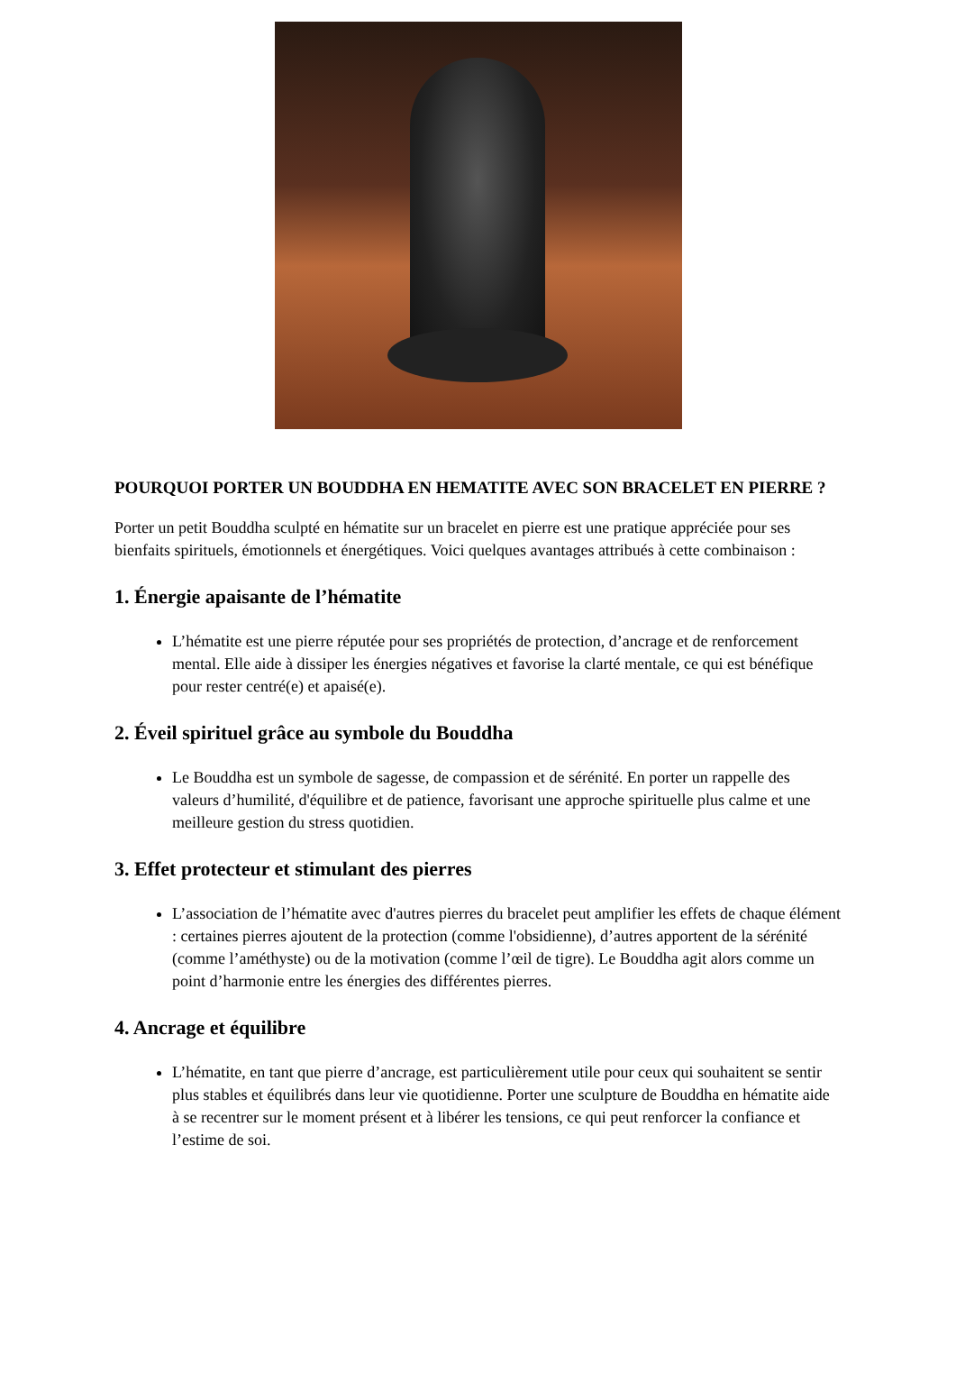POURQUOI PORTER UN BOUDDHA EN HEMATITE AVEC SON BRACELET EN PIERRE ?
Porter un petit Bouddha sculpté en hématite sur un bracelet en pierre est une pratique appréciée pour ses bienfaits spirituels, émotionnels et énergétiques. Voici quelques avantages attribués à cette combinaison :
1. Énergie apaisante de l’hématite
L’hématite est une pierre réputée pour ses propriétés de protection, d’ancrage et de renforcement mental. Elle aide à dissiper les énergies négatives et favorise la clarté mentale, ce qui est bénéfique pour rester centré(e) et apaisé(e).
2. Éveil spirituel grâce au symbole du Bouddha
Le Bouddha est un symbole de sagesse, de compassion et de sérénité. En porter un rappelle des valeurs d’humilité, d'équilibre et de patience, favorisant une approche spirituelle plus calme et une meilleure gestion du stress quotidien.
3. Effet protecteur et stimulant des pierres
L’association de l’hématite avec d'autres pierres du bracelet peut amplifier les effets de chaque élément : certaines pierres ajoutent de la protection (comme l'obsidienne), d’autres apportent de la sérénité (comme l’améthyste) ou de la motivation (comme l’œil de tigre). Le Bouddha agit alors comme un point d’harmonie entre les énergies des différentes pierres.
4. Ancrage et équilibre
L’hématite, en tant que pierre d’ancrage, est particulièrement utile pour ceux qui souhaitent se sentir plus stables et équilibrés dans leur vie quotidienne. Porter une sculpture de Bouddha en hématite aide à se recentrer sur le moment présent et à libérer les tensions, ce qui peut renforcer la confiance et l’estime de soi.